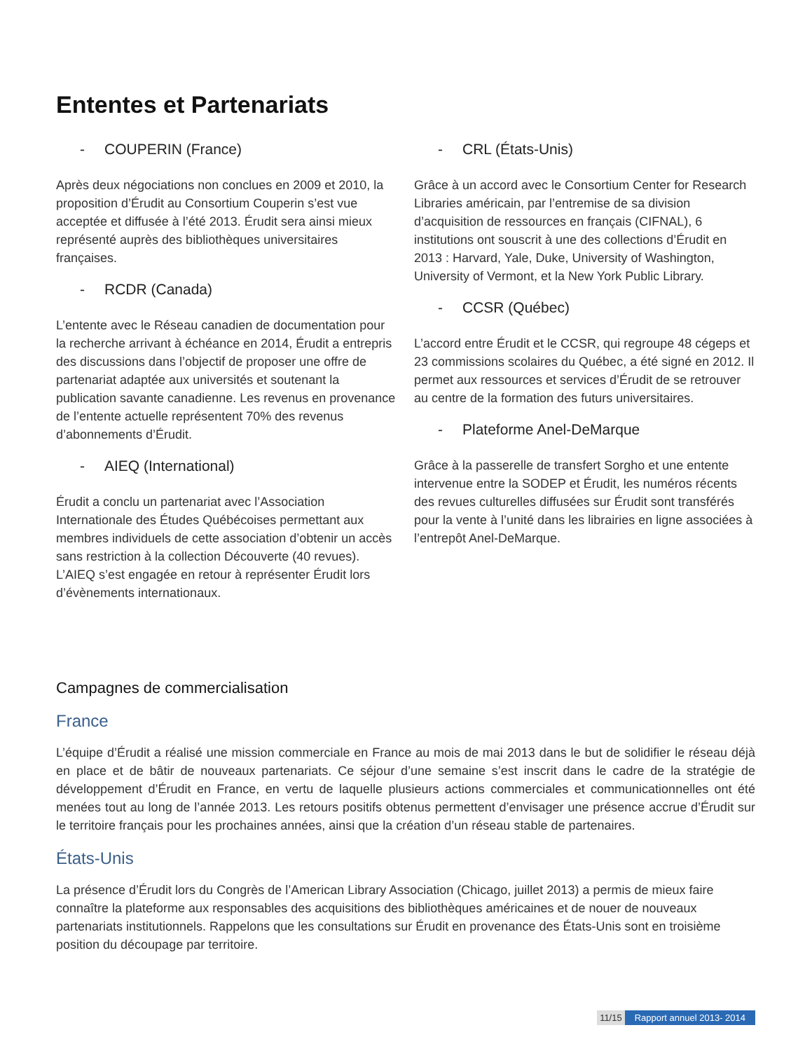Ententes et Partenariats
- COUPERIN (France)
Après deux négociations non conclues en 2009 et 2010, la proposition d’Érudit au Consortium Couperin s’est vue acceptée et diffusée à l’été 2013. Érudit sera ainsi mieux représenté auprès des bibliothèques universitaires françaises.
- RCDR (Canada)
L’entente avec le Réseau canadien de documentation pour la recherche arrivant à échéance en 2014, Érudit a entrepris des discussions dans l’objectif de proposer une offre de partenariat adaptée aux universités et soutenant la publication savante canadienne. Les revenus en provenance de l’entente actuelle représentent 70% des revenus d’abonnements d’Érudit.
- AIEQ (International)
Érudit a conclu un partenariat avec l’Association Internationale des Études Québécoises permettant aux membres individuels de cette association d’obtenir un accès sans restriction à la collection Découverte (40 revues). L’AIEQ s’est engagée en retour à représenter Érudit lors d’évènements internationaux.
- CRL (États-Unis)
Grâce à un accord avec le Consortium Center for Research Libraries américain, par l’entremise de sa division d’acquisition de ressources en français (CIFNAL), 6 institutions ont souscrit à une des collections d’Érudit en 2013 : Harvard, Yale, Duke, University of Washington, University of Vermont, et la New York Public Library.
- CCSR (Québec)
L’accord entre Érudit et le CCSR, qui regroupe 48 cégeps et 23 commissions scolaires du Québec, a été signé en 2012. Il permet aux ressources et services d’Érudit de se retrouver au centre de la formation des futurs universitaires.
- Plateforme Anel-DeMarque
Grâce à la passerelle de transfert Sorgho et une entente intervenue entre la SODEP et Érudit, les numéros récents des revues culturelles diffusées sur Érudit sont transférés pour la vente à l’unité dans les librairies en ligne associées à l’entrepôt Anel-DeMarque.
Campagnes de commercialisation
France
L’équipe d’Érudit a réalisé une mission commerciale en France au mois de mai 2013 dans le but de solidifier le réseau déjà en place et de bâtir de nouveaux partenariats. Ce séjour d’une semaine s’est inscrit dans le cadre de la stratégie de développement d’Érudit en France, en vertu de laquelle plusieurs actions commerciales et communicationnelles ont été menées tout au long de l’année 2013. Les retours positifs obtenus permettent d’envisager une présence accrue d’Érudit sur le territoire français pour les prochaines années, ainsi que la création d’un réseau stable de partenaires.
États-Unis
La présence d’Érudit lors du Congrès de l’American Library Association (Chicago, juillet 2013) a permis de mieux faire connaître la plateforme aux responsables des acquisitions des bibliothèques américaines et de nouer de nouveaux partenariats institutionnels. Rappelons que les consultations sur Érudit en provenance des États-Unis sont en troisième position du découpage par territoire.
11/15 Rapport annuel 2013- 2014